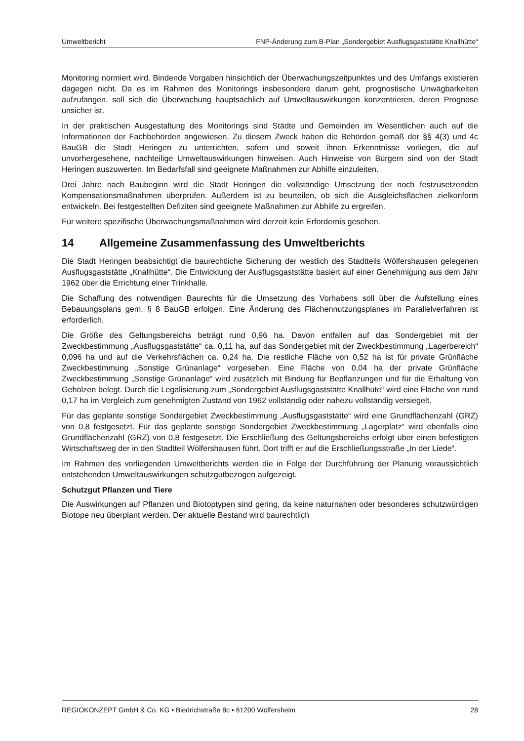Umweltbericht FNP-Änderung zum B-Plan „Sondergebiet Ausflugsgaststätte Knallhütte“
Monitoring normiert wird. Bindende Vorgaben hinsichtlich der Überwachungszeitpunktes und des Umfangs existieren dagegen nicht. Da es im Rahmen des Monitorings insbesondere darum geht, prognostische Unwägbarkeiten aufzufangen, soll sich die Überwachung hauptsächlich auf Umweltauswirkungen konzentrieren, deren Prognose unsicher ist.
In der praktischen Ausgestaltung des Monitorings sind Städte und Gemeinden im Wesentlichen auch auf die Informationen der Fachbehörden angewiesen. Zu diesem Zweck haben die Behörden gemäß der §§ 4(3) und 4c BauGB die Stadt Heringen zu unterrichten, sofern und soweit ihnen Erkenntnisse vorliegen, die auf unvorhergesehene, nachteilige Umweltauswirkungen hinweisen. Auch Hinweise von Bürgern sind von der Stadt Heringen auszuwerten. Im Bedarfsfall sind geeignete Maßnahmen zur Abhilfe einzuleiten.
Drei Jahre nach Baubeginn wird die Stadt Heringen die vollständige Umsetzung der noch festzusetzenden Kompensationsmaßnahmen überprüfen. Außerdem ist zu beurteilen, ob sich die Ausgleichsflächen zielkonform entwickeln. Bei festgestellten Defiziten sind geeignete Maßnahmen zur Abhilfe zu ergreifen.
Für weitere spezifische Überwachungsmaßnahmen wird derzeit kein Erfordernis gesehen.
14 Allgemeine Zusammenfassung des Umweltberichts
Die Stadt Heringen beabsichtigt die baurechtliche Sicherung der westlich des Stadtteils Wölfershausen gelegenen Ausflugsgaststätte „Knallhütte“. Die Entwicklung der Ausflugsgaststätte basiert auf einer Genehmigung aus dem Jahr 1962 über die Errichtung einer Trinkhalle.
Die Schaffung des notwendigen Baurechts für die Umsetzung des Vorhabens soll über die Aufstellung eines Bebauungsplans gem. § 8 BauGB erfolgen. Eine Änderung des Flächennutzungsplanes im Parallelverfahren ist erforderlich.
Die Größe des Geltungsbereichs beträgt rund 0,96 ha. Davon entfallen auf das Sondergebiet mit der Zweckbestimmung „Ausflugsgaststätte“ ca. 0,11 ha, auf das Sondergebiet mit der Zweckbestimmung „Lagerbereich“ 0,096 ha und auf die Verkehrsflächen ca. 0,24 ha. Die restliche Fläche von 0,52 ha ist für private Grünfläche Zweckbestimmung „Sonstige Grünanlage“ vorgesehen. Eine Fläche von 0,04 ha der private Grünfläche Zweckbestimmung „Sonstige Grünanlage“ wird zusätzlich mit Bindung für Bepflanzungen und für die Erhaltung von Gehölzen belegt. Durch die Legalisierung zum „Sondergebiet Ausflugsgaststätte Knallhüte“ wird eine Fläche von rund 0,17 ha im Vergleich zum genehmigten Zustand von 1962 vollständig oder nahezu vollständig versiegelt.
Für das geplante sonstige Sondergebiet Zweckbestimmung „Ausflugsgaststätte“ wird eine Grundflächenzahl (GRZ) von 0,8 festgesetzt. Für das geplante sonstige Sondergebiet Zweckbestimmung „Lagerplatz“ wird ebenfalls eine Grundflächenzahl (GRZ) von 0,8 festgesetzt. Die Erschließung des Geltungsbereichs erfolgt über einen befestigten Wirtschaftsweg der in den Stadtteil Wölfershausen führt. Dort trifft er auf die Erschließungsstraße „In der Liede“.
Im Rahmen des vorliegenden Umweltberichts werden die in Folge der Durchführung der Planung voraussichtlich entstehenden Umweltauswirkungen schutzgutbezogen aufgezeigt.
Schutzgut Pflanzen und Tiere
Die Auswirkungen auf Pflanzen und Biotoptypen sind gering, da keine naturnahen oder besonderes schutzwürdigen Biotope neu überplant werden. Der aktuelle Bestand wird baurechtlich
REGIOKONZEPT GmbH & Co. KG • Biedrichstraße 8c • 61200 Wölfersheim 28